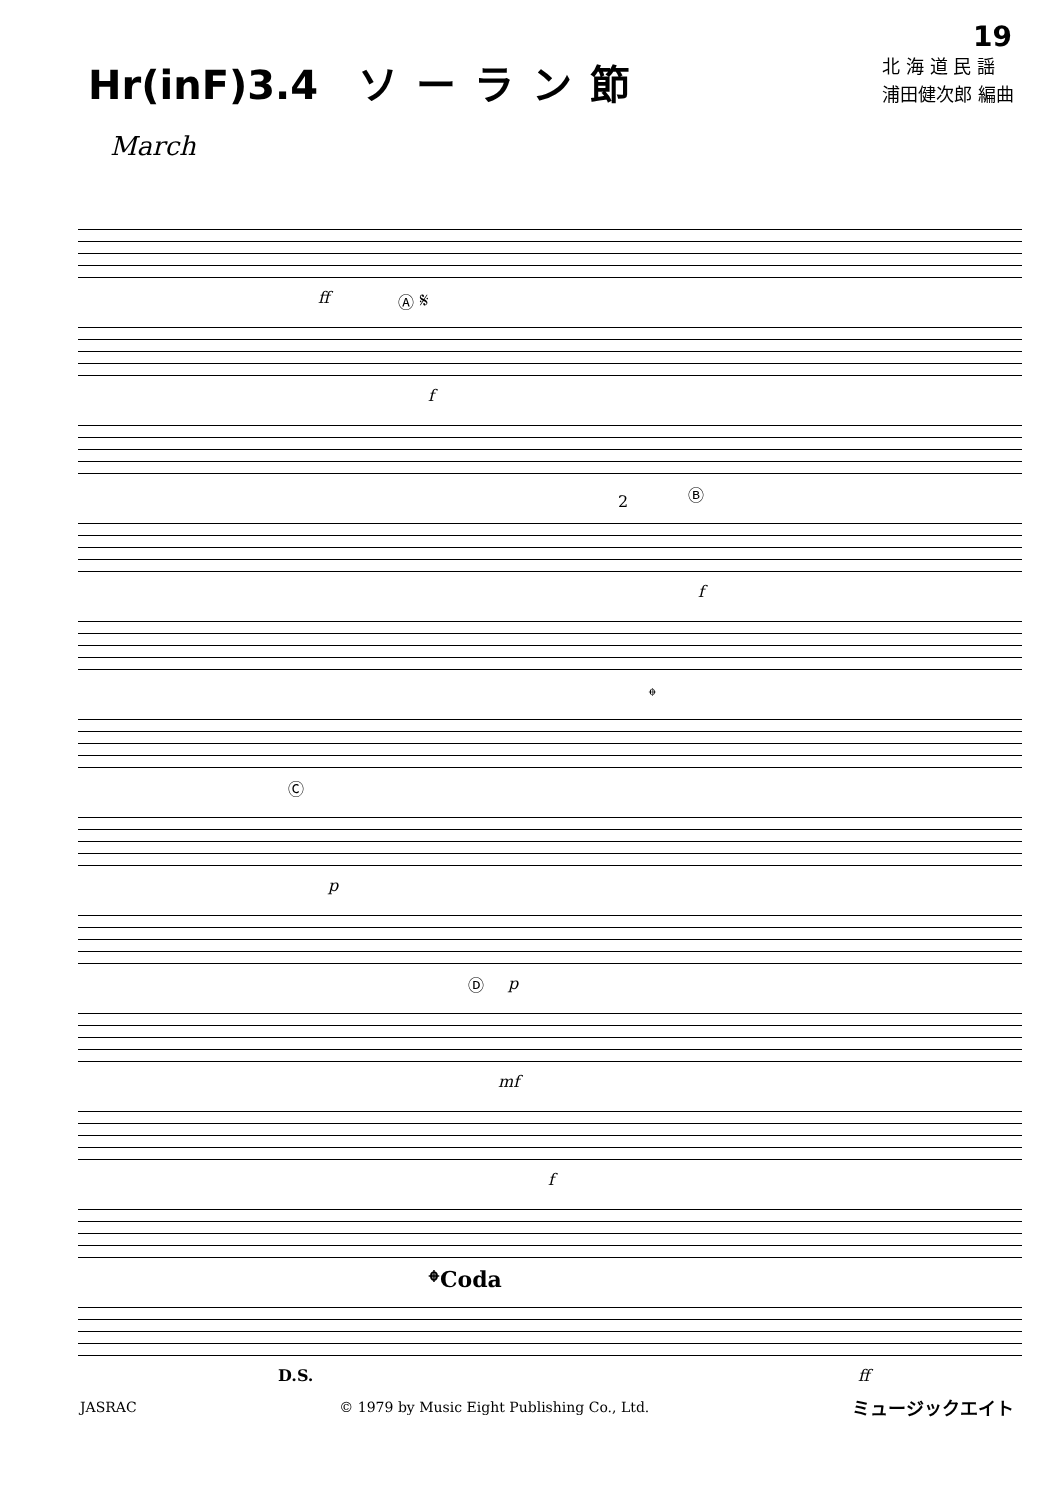19
Hr(inF)3.4 ソーラン節
北 海 道 民 謡
浦田健次郎 編曲
March
ff
Ⓐ 𝄋
f
Ⓑ
2
f
𝄌
Ⓒ
p
p
Ⓓ
mf
f
𝄌Coda
D.S. ff
JASRAC © 1979 by Music Eight Publishing Co., Ltd. ミュージックエイト